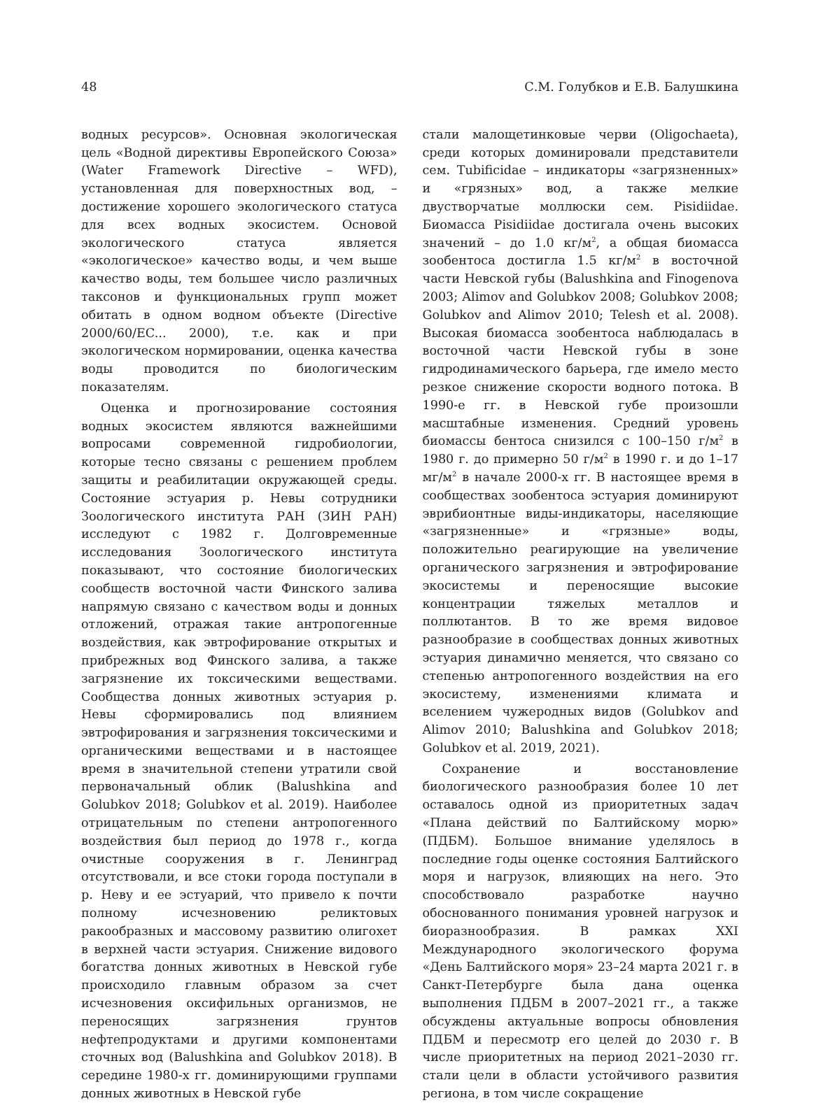48 С.М. Голубков и Е.В. Балушкина
водных ресурсов». Основная экологическая цель «Водной директивы Европейского Союза» (Water Framework Directive – WFD), установленная для поверхностных вод, – достижение хорошего экологического статуса для всех водных экосистем. Основой экологического статуса является «экологическое» качество воды, и чем выше качество воды, тем большее число различных таксонов и функциональных групп может обитать в одном водном объекте (Directive 2000/60/EC... 2000), т.е. как и при экологическом нормировании, оценка качества воды проводится по биологическим показателям.
Оценка и прогнозирование состояния водных экосистем являются важнейшими вопросами современной гидробиологии, которые тесно связаны с решением проблем защиты и реабилитации окружающей среды. Состояние эстуария р. Невы сотрудники Зоологического института РАН (ЗИН РАН) исследуют с 1982 г. Долговременные исследования Зоологического института показывают, что состояние биологических сообществ восточной части Финского залива напрямую связано с качеством воды и донных отложений, отражая такие антропогенные воздействия, как эвтрофирование открытых и прибрежных вод Финского залива, а также загрязнение их токсическими веществами. Сообщества донных животных эстуария р. Невы сформировались под влиянием эвтрофирования и загрязнения токсическими и органическими веществами и в настоящее время в значительной степени утратили свой первоначальный облик (Balushkina and Golubkov 2018; Golubkov et al. 2019). Наиболее отрицательным по степени антропогенного воздействия был период до 1978 г., когда очистные сооружения в г. Ленинград отсутствовали, и все стоки города поступали в р. Неву и ее эстуарий, что привело к почти полному исчезновению реликтовых ракообразных и массовому развитию олигохет в верхней части эстуария. Снижение видового богатства донных животных в Невской губе происходило главным образом за счет исчезновения оксифильных организмов, не переносящих загрязнения грунтов нефтепродуктами и другими компонентами сточных вод (Balushkina and Golubkov 2018). В середине 1980-х гг. доминирующими группами донных животных в Невской губе
стали малощетинковые черви (Oligochaeta), среди которых доминировали представители сем. Tubificidae – индикаторы «загрязненных» и «грязных» вод, а также мелкие двустворчатые моллюски сем. Pisidiidae. Биомасса Pisidiidae достигала очень высоких значений – до 1.0 кг/м<sup>2</sup>, а общая биомасса зообентоса достигла 1.5 кг/м<sup>2</sup> в восточной части Невской губы (Balushkina and Finogenova 2003; Alimov and Golubkov 2008; Golubkov 2008; Golubkov and Alimov 2010; Telesh et al. 2008). Высокая биомасса зообентоса наблюдалась в восточной части Невской губы в зоне гидродинамического барьера, где имело место резкое снижение скорости водного потока. В 1990-е гг. в Невской губе произошли масштабные изменения. Средний уровень биомассы бентоса снизился с 100–150 г/м<sup>2</sup> в 1980 г. до примерно 50 г/м<sup>2</sup> в 1990 г. и до 1–17 мг/м<sup>2</sup> в начале 2000-х гг. В настоящее время в сообществах зообентоса эстуария доминируют эврибионтные виды-индикаторы, населяющие «загрязненные» и «грязные» воды, положительно реагирующие на увеличение органического загрязнения и эвтрофирование экосистемы и переносящие высокие концентрации тяжелых металлов и поллютантов. В то же время видовое разнообразие в сообществах донных животных эстуария динамично меняется, что связано со степенью антропогенного воздействия на его экосистему, изменениями климата и вселением чужеродных видов (Golubkov and Alimov 2010; Balushkina and Golubkov 2018; Golubkov et al. 2019, 2021).
Сохранение и восстановление биологического разнообразия более 10 лет оставалось одной из приоритетных задач «Плана действий по Балтийскому морю» (ПДБМ). Большое внимание уделялось в последние годы оценке состояния Балтийского моря и нагрузок, влияющих на него. Это способствовало разработке научно обоснованного понимания уровней нагрузок и биоразнообразия. В рамках XXI Международного экологического форума «День Балтийского моря» 23–24 марта 2021 г. в Санкт-Петербурге была дана оценка выполнения ПДБМ в 2007–2021 гг., а также обсуждены актуальные вопросы обновления ПДБМ и пересмотр его целей до 2030 г. В числе приоритетных на период 2021–2030 гг. стали цели в области устойчивого развития региона, в том числе сокращение